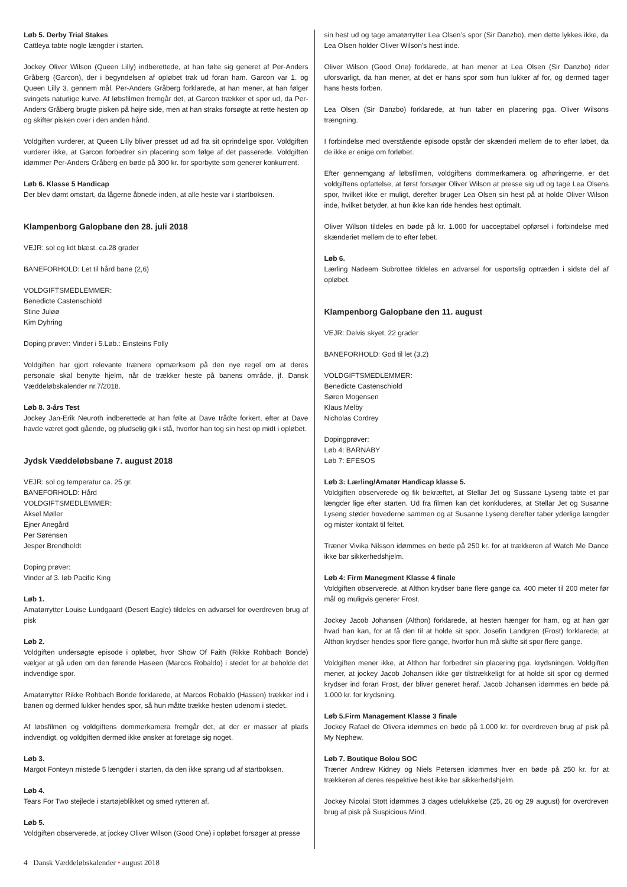Løb 5. Derby Trial Stakes
Cattleya tabte nogle længder i starten.
Jockey Oliver Wilson (Queen Lilly) indberettede, at han følte sig generet af Per-Anders Gråberg (Garcon), der i begyndelsen af opløbet trak ud foran ham. Garcon var 1. og Queen Lilly 3. gennem mål. Per-Anders Gråberg forklarede, at han mener, at han følger svingets naturlige kurve. Af løbsfilmen fremgår det, at Garcon trækker et spor ud, da Per-Anders Gråberg brugte pisken på højre side, men at han straks forsøgte at rette hesten op og skifter pisken over i den anden hånd.
Voldgiften vurderer, at Queen Lilly bliver presset ud ad fra sit oprindelige spor. Voldgiften vurderer ikke, at Garcon forbedrer sin placering som følge af det passerede. Voldgiften idømmer Per-Anders Gråberg en bøde på 300 kr. for sporbytte som generer konkurrent.
Løb 6. Klasse 5 Handicap
Der blev dømt omstart, da lågerne åbnede inden, at alle heste var i startboksen.
Klampenborg Galopbane den 28. juli 2018
VEJR: sol og lidt blæst, ca.28 grader
BANEFORHOLD: Let til hård bane (2,6)
VOLDGIFTSMEDLEMMER:
Benedicte Castenschiold
Stine Juløø
Kim Dyhring
Doping prøver: Vinder i 5.Løb.: Einsteins Folly
Voldgiften har gjort relevante trænere opmærksom på den nye regel om at deres personale skal benytte hjelm, når de trækker heste på banens område, jf. Dansk Væddeløbskalender nr.7/2018.
Løb 8. 3-års Test
Jockey Jan-Erik Neuroth indberettede at han følte at Dave trådte forkert, efter at Dave havde været godt gående, og pludselig gik i stå, hvorfor han tog sin hest op midt i opløbet.
Jydsk Væddeløbsbane 7. august 2018
VEJR: sol og temperatur ca. 25 gr.
BANEFORHOLD: Hård
VOLDGIFTSMEDLEMMER:
Aksel Møller
Ejner Anegård
Per Sørensen
Jesper Brendholdt
Doping prøver:
Vinder af 3. løb Pacific King
Løb 1.
Amatørrytter Louise Lundgaard (Desert Eagle) tildeles en advarsel for overdreven brug af pisk
Løb 2.
Voldgiften undersøgte episode i opløbet, hvor Show Of Faith (Rikke Rohbach Bonde) vælger at gå uden om den førende Haseen (Marcos Robaldo) i stedet for at beholde det indvendige spor.
Amatørrytter Rikke Rohbach Bonde forklarede, at Marcos Robaldo (Hassen) trækker ind i banen og dermed lukker hendes spor, så hun måtte trække hesten udenom i stedet.
Af løbsfilmen og voldgiftens dommerkamera fremgår det, at der er masser af plads indvendigt, og voldgiften dermed ikke ønsker at foretage sig noget.
Løb 3.
Margot Fonteyn mistede 5 længder i starten, da den ikke sprang ud af startboksen.
Løb 4.
Tears For Two stejlede i startøjeblikket og smed rytteren af.
Løb 5.
Voldgiften observerede, at jockey Oliver Wilson (Good One) i opløbet forsøger at presse
sin hest ud og tage amatørrytter Lea Olsen’s spor (Sir Danzbo), men dette lykkes ikke, da Lea Olsen holder Oliver Wilson’s hest inde.
Oliver Wilson (Good One) forklarede, at han mener at Lea Olsen (Sir Danzbo) rider uforsvarligt, da han mener, at det er hans spor som hun lukker af for, og dermed tager hans hests forben.
Lea Olsen (Sir Danzbo) forklarede, at hun taber en placering pga. Oliver Wilsons trængning.
I forbindelse med overstående episode opstår der skænderi mellem de to efter løbet, da de ikke er enige om forløbet.
Efter gennemgang af løbsfilmen, voldgiftens dommerkamera og afhøringerne, er det voldgiftens opfattelse, at først forsøger Oliver Wilson at presse sig ud og tage Lea Olsens spor, hvilket ikke er muligt, derefter bruger Lea Olsen sin hest på at holde Oliver Wilson inde, hvilket betyder, at hun ikke kan ride hendes hest optimalt.
Oliver Wilson tildeles en bøde på kr. 1.000 for uacceptabel opførsel i forbindelse med skænderiet mellem de to efter løbet.
Løb 6.
Lærling Nadeem Subrottee tildeles en advarsel for usportslig optræden i sidste del af opløbet.
Klampenborg Galopbane den 11. august
VEJR: Delvis skyet, 22 grader
BANEFORHOLD: God til let (3,2)
VOLDGIFTSMEDLEMMER:
Benedicte Castenschiold
Søren Mogensen
Klaus Melby
Nicholas Cordrey
Dopingprøver:
Løb 4: BARNABY
Løb 7: EFESOS
Løb 3: Lærling/Amatør Handicap klasse 5.
Voldgiften observerede og fik bekræftet, at Stellar Jet og Sussane Lyseng tabte et par længder lige efter starten. Ud fra filmen kan det konkluderes, at Stellar Jet og Susanne Lyseng støder hovederne sammen og at Susanne Lyseng derefter taber yderlige længder og mister kontakt til feltet.
Træner Vivika Nilsson idømmes en bøde på 250 kr. for at trækkeren af Watch Me Dance ikke bar sikkerhedshjelm.
Løb 4: Firm Manegment Klasse 4 finale
Voldgiften observerede, at Althon krydser bane flere gange ca. 400 meter til 200 meter før mål og muligvis generer Frost.
Jockey Jacob Johansen (Althon) forklarede, at hesten hænger for ham, og at han gør hvad han kan, for at få den til at holde sit spor. Josefin Landgren (Frost) forklarede, at Althon krydser hendes spor flere gange, hvorfor hun må skifte sit spor flere gange.
Voldgiften mener ikke, at Althon har forbedret sin placering pga. krydsningen. Voldgiften mener, at jockey Jacob Johansen ikke gør tilstrækkeligt for at holde sit spor og dermed krydser ind foran Frost, der bliver generet heraf. Jacob Johansen idømmes en bøde på 1.000 kr. for krydsning.
Løb 5.Firm Management Klasse 3 finale
Jockey Rafael de Olivera idømmes en bøde på 1.000 kr. for overdreven brug af pisk på My Nephew.
Løb 7. Boutique Bolou SOC
Træner Andrew Kidney og Niels Petersen idømmes hver en bøde på 250 kr. for at trækkeren af deres respektive hest ikke bar sikkerhedshjelm.
Jockey Nicolai Stott idømmes 3 dages udelukkelse (25, 26 og 29 august) for overdreven brug af pisk på Suspicious Mind.
4 Dansk Væddeløbskalender • august 2018